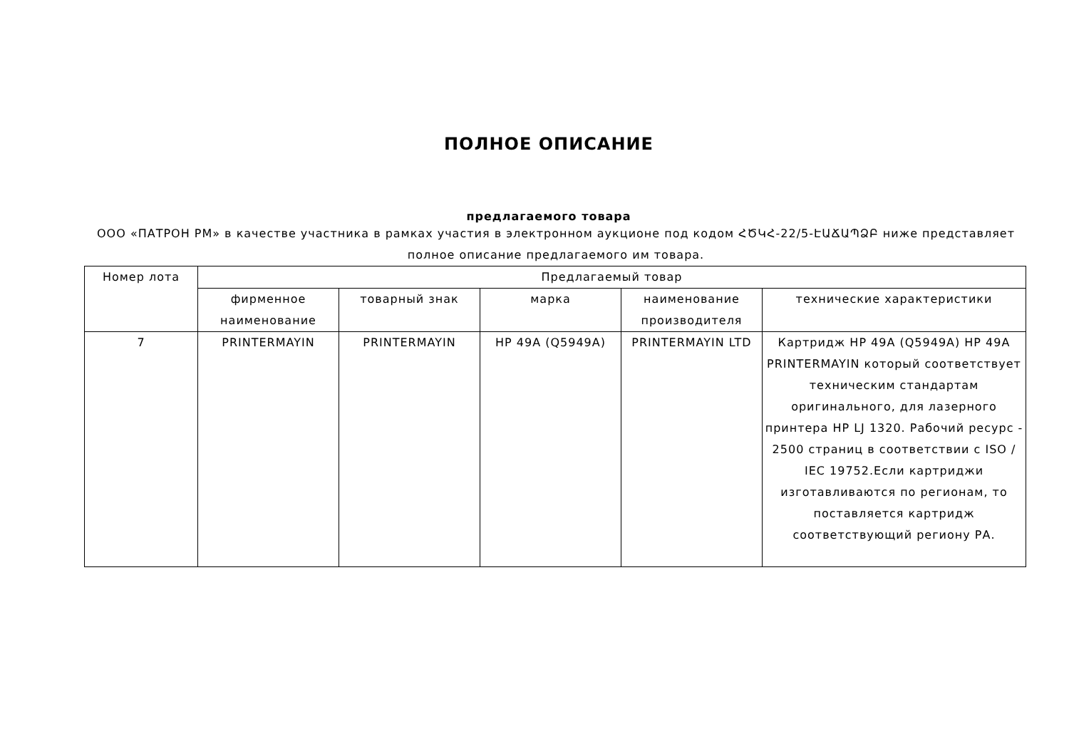ПОЛНОЕ ОПИСАНИЕ
предлагаемого товара
ООО «ПАТРОН РМ» в качестве участника в рамках участия в электронном аукционе под кодом ՀԾԿՀ-22/5-ԷԱՃԱՊՁԲ ниже представляет полное описание предлагаемого им товара.
| Номер лота | Предлагаемый товар | | | | |
| --- | --- | --- | --- | --- | --- |
| | фирменное наименование | товарный знак | марка | наименование производителя | технические характеристики |
| 7 | PRINTERMAYIN | PRINTERMAYIN | HP 49A (Q5949A) | PRINTERMAYIN LTD | Картридж HP 49A (Q5949A) HP 49A PRINTERMAYIN который соответствует техническим стандартам оригинального, для лазерного принтера HP LJ 1320. Рабочий ресурс - 2500 страниц в соответствии с ISO / IEC 19752.Если картриджи изготавливаются по регионам, то поставляется картридж соответствующий региону РА. |